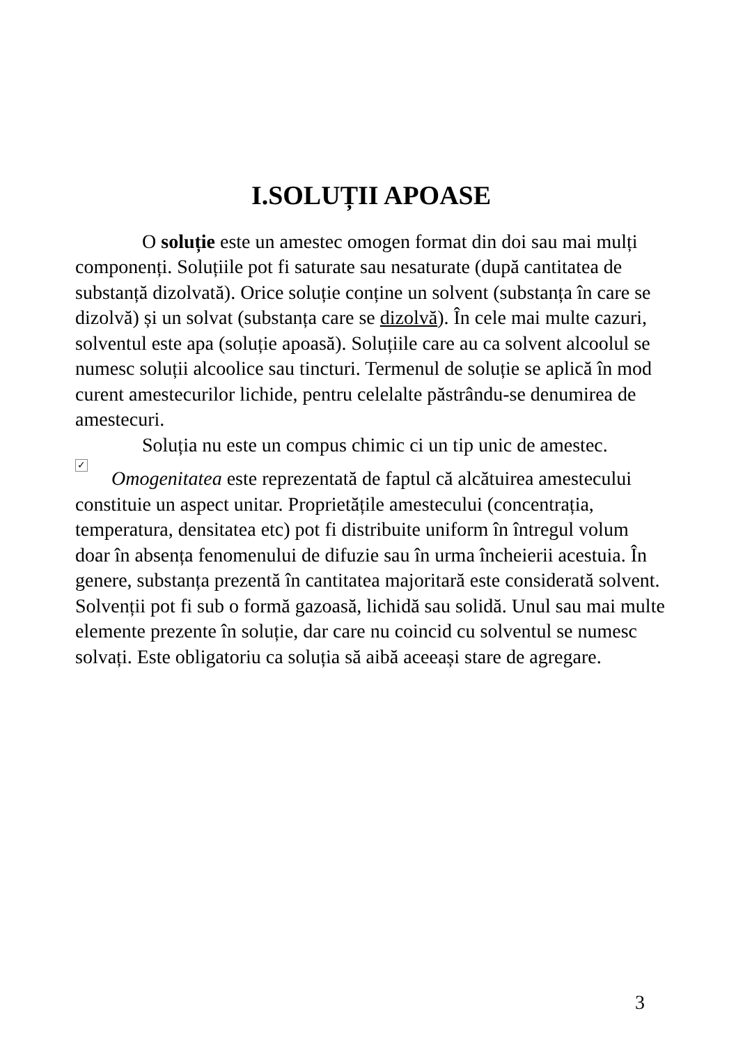I.SOLUȚII APOASE
O soluție este un amestec omogen format din doi sau mai mulți componenți. Soluțiile pot fi saturate sau nesaturate (după cantitatea de substanță dizolvată). Orice soluție conține un solvent (substanța în care se dizolvă) și un solvat (substanța care se dizolvă). În cele mai multe cazuri, solventul este apa (soluție apoasă). Soluțiile care au ca solvent alcoolul se numesc soluții alcoolice sau tincturi. Termenul de soluție se aplică în mod curent amestecurilor lichide, pentru celelalte păstrându-se denumirea de amestecuri.
Soluția nu este un compus chimic ci un tip unic de amestec.
✓ Omogenitatea este reprezentată de faptul că alcătuirea amestecului constituie un aspect unitar. Proprietățile amestecului (concentrația, temperatura, densitatea etc) pot fi distribuite uniform în întregul volum doar în absența fenomenului de difuzie sau în urma încheierii acestuia. În genere, substanța prezentă în cantitatea majoritară este considerată solvent. Solvenții pot fi sub o formă gazoasă, lichidă sau solidă. Unul sau mai multe elemente prezente în soluție, dar care nu coincid cu solventul se numesc solvați. Este obligatoriu ca soluția să aibă aceeași stare de agregare.
3